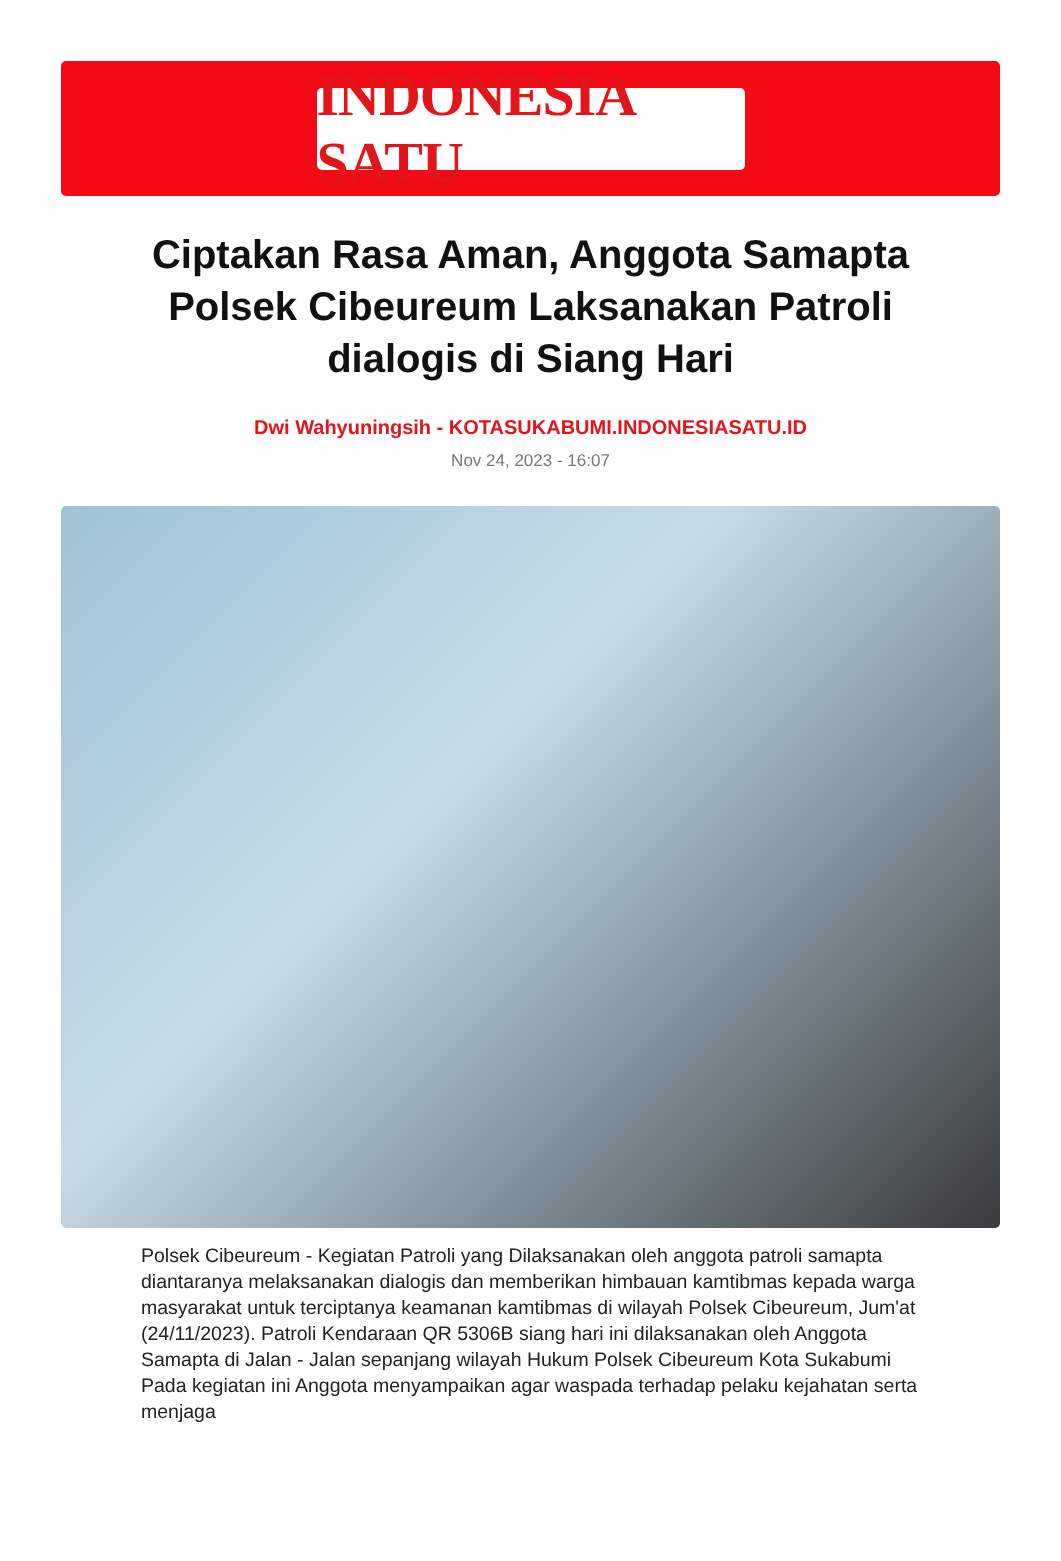INDONESIA SATU
Ciptakan Rasa Aman, Anggota Samapta Polsek Cibeureum Laksanakan Patroli dialogis di Siang Hari
Dwi Wahyuningsih - KOTASUKABUMI.INDONESIASATU.ID
Nov 24, 2023 - 16:07
Polsek Cibeureum - Kegiatan Patroli yang Dilaksanakan oleh anggota patroli samapta diantaranya melaksanakan dialogis dan memberikan himbauan kamtibmas kepada warga masyarakat untuk terciptanya keamanan kamtibmas di wilayah Polsek Cibeureum, Jum'at (24/11/2023). Patroli Kendaraan QR 5306B siang hari ini dilaksanakan oleh Anggota Samapta di Jalan - Jalan sepanjang wilayah Hukum Polsek Cibeureum Kota Sukabumi Pada kegiatan ini Anggota menyampaikan agar waspada terhadap pelaku kejahatan serta menjaga